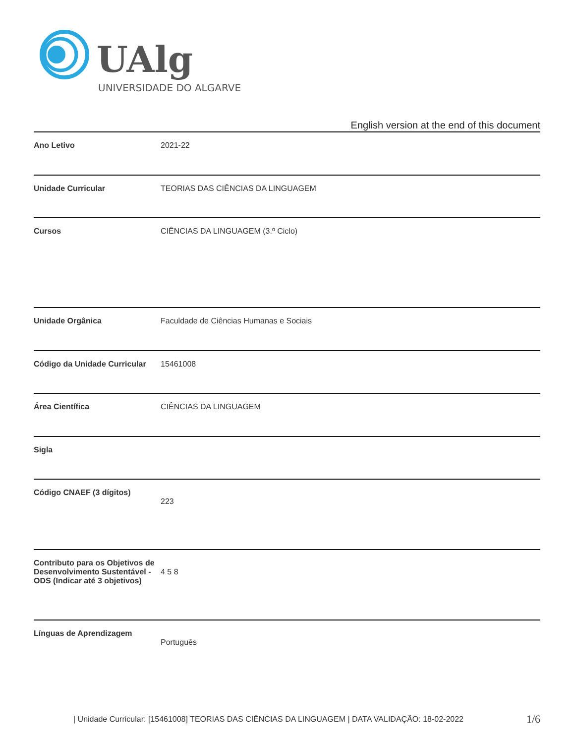UAlg
UNIVERSIDADE DO ALGARVE
English version at the end of this document
| Ano Letivo | 2021-22 |
| Unidade Curricular | TEORIAS DAS CIÊNCIAS DA LINGUAGEM |
| Cursos | CIÊNCIAS DA LINGUAGEM (3.º Ciclo) |
| Unidade Orgânica | Faculdade de Ciências Humanas e Sociais |
| Código da Unidade Curricular | 15461008 |
| Área Científica | CIÊNCIAS DA LINGUAGEM |
| Sigla | |
| Código CNAEF (3 dígitos) | 223 |
| Contributo para os Objetivos de Desenvolvimento Sustentável - ODS (Indicar até 3 objetivos) | 4 5 8 |
| Línguas de Aprendizagem | Português |
| Unidade Curricular: [15461008] TEORIAS DAS CIÊNCIAS DA LINGUAGEM | DATA VALIDAÇÃO: 18-02-2022
1/6